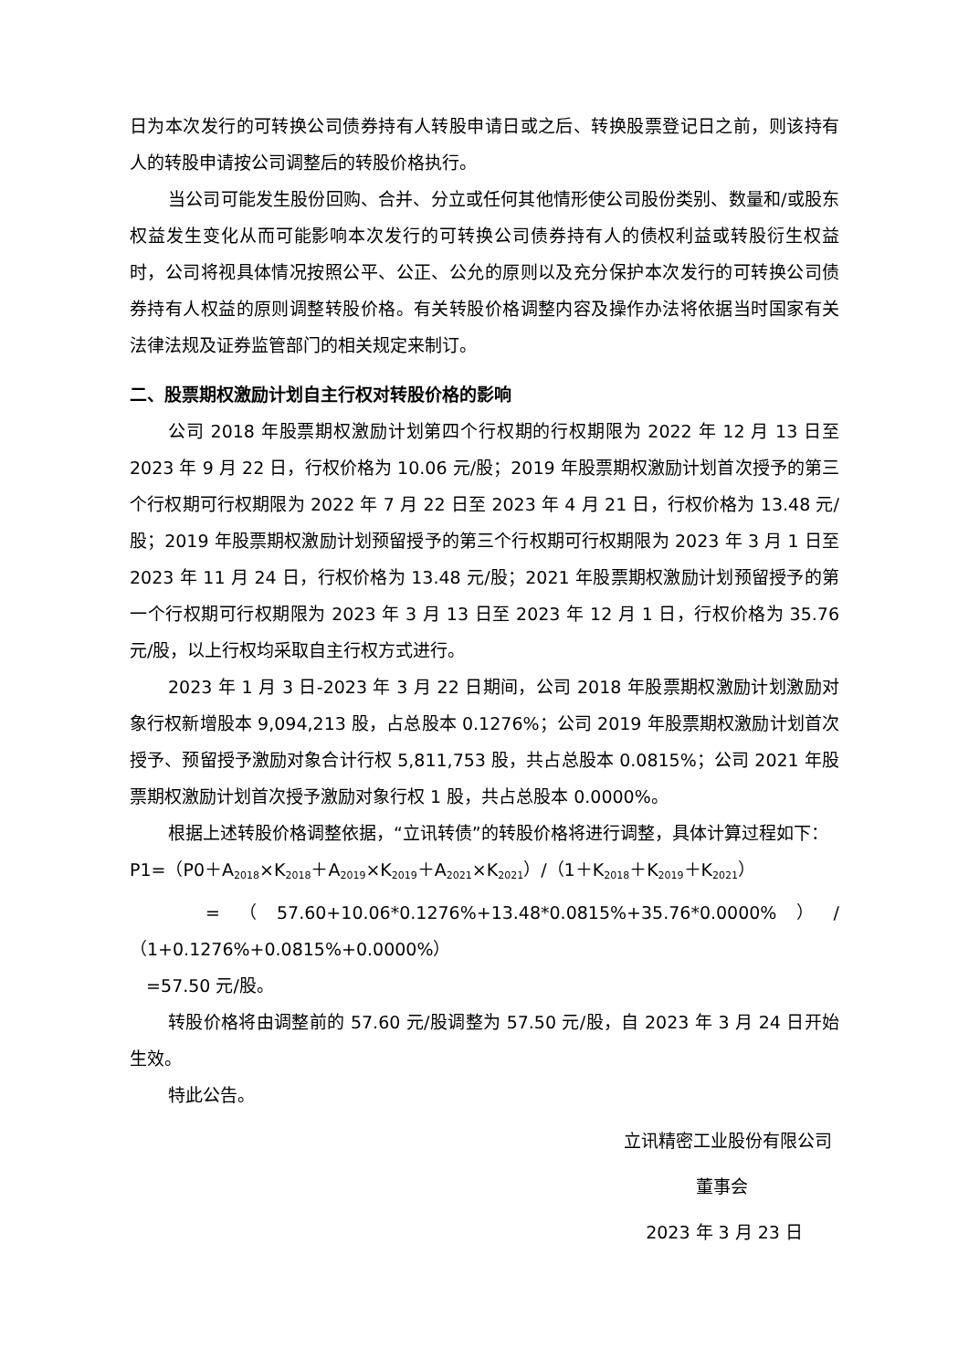日为本次发行的可转换公司债券持有人转股申请日或之后、转换股票登记日之前，则该持有人的转股申请按公司调整后的转股价格执行。
当公司可能发生股份回购、合并、分立或任何其他情形使公司股份类别、数量和/或股东权益发生变化从而可能影响本次发行的可转换公司债券持有人的债权利益或转股衍生权益时，公司将视具体情况按照公平、公正、公允的原则以及充分保护本次发行的可转换公司债券持有人权益的原则调整转股价格。有关转股价格调整内容及操作办法将依据当时国家有关法律法规及证券监管部门的相关规定来制订。
二、股票期权激励计划自主行权对转股价格的影响
公司 2018 年股票期权激励计划第四个行权期的行权期限为 2022 年 12 月 13 日至 2023 年 9 月 22 日，行权价格为 10.06 元/股；2019 年股票期权激励计划首次授予的第三个行权期可行权期限为 2022 年 7 月 22 日至 2023 年 4 月 21 日，行权价格为 13.48 元/股；2019 年股票期权激励计划预留授予的第三个行权期可行权期限为 2023 年 3 月 1 日至 2023 年 11 月 24 日，行权价格为 13.48 元/股；2021 年股票期权激励计划预留授予的第一个行权期可行权期限为 2023 年 3 月 13 日至 2023 年 12 月 1 日，行权价格为 35.76 元/股，以上行权均采取自主行权方式进行。
2023 年 1 月 3 日-2023 年 3 月 22 日期间，公司 2018 年股票期权激励计划激励对象行权新增股本 9,094,213 股，占总股本 0.1276%；公司 2019 年股票期权激励计划首次授予、预留授予激励对象合计行权 5,811,753 股，共占总股本 0.0815%；公司 2021 年股票期权激励计划首次授予激励对象行权 1 股，共占总股本 0.0000%。
根据上述转股价格调整依据，“立讯转债”的转股价格将进行调整，具体计算过程如下：
P1=（P0＋A<sub>2018</sub>×K<sub>2018</sub>＋A<sub>2019</sub>×K<sub>2019</sub>＋A<sub>2021</sub>×K<sub>2021</sub>）/（1＋K<sub>2018</sub>＋K<sub>2019</sub>＋K<sub>2021</sub>）
=（57.60+10.06*0.1276%+13.48*0.0815%+35.76*0.0000%）/（1+0.1276%+0.0815%+0.0000%）
=57.50 元/股。
转股价格将由调整前的 57.60 元/股调整为 57.50 元/股，自 2023 年 3 月 24 日开始生效。
特此公告。
立讯精密工业股份有限公司
董事会
2023 年 3 月 23 日